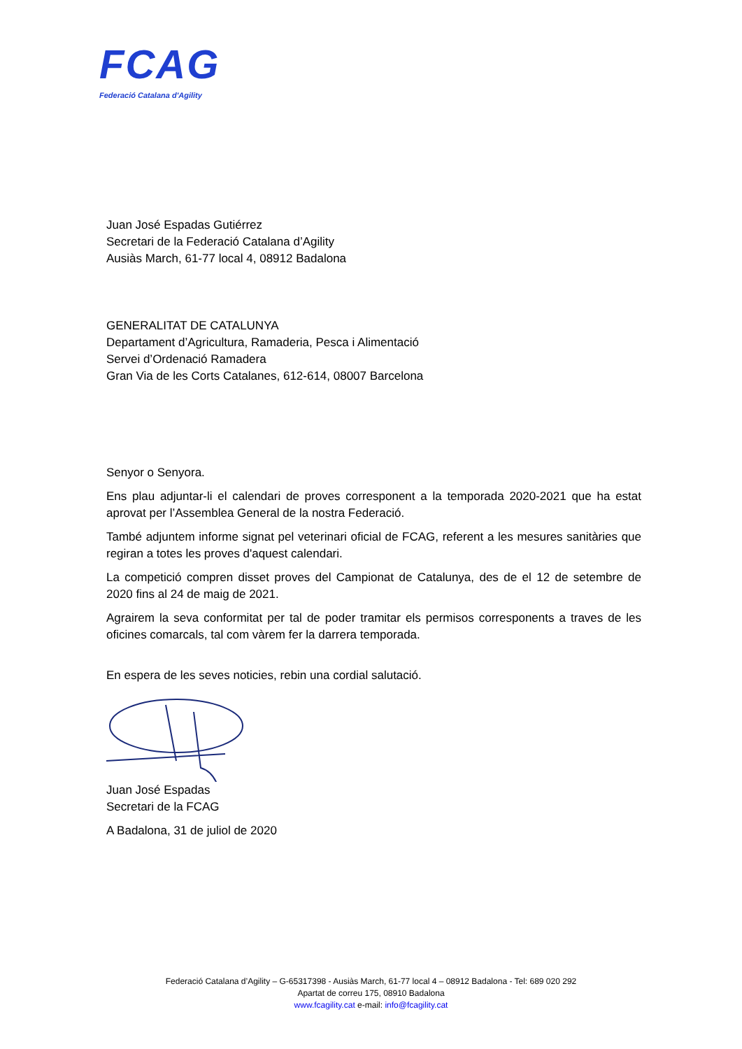FCAG
Federació Catalana d'Agility
Juan José Espadas Gutiérrez
Secretari de la Federació Catalana d’Agility
Ausiàs March, 61-77 local 4, 08912 Badalona
GENERALITAT DE CATALUNYA
Departament d’Agricultura, Ramaderia, Pesca i Alimentació
Servei d’Ordenació Ramadera
Gran Via de les Corts Catalanes, 612-614, 08007 Barcelona
Senyor o Senyora.
Ens plau adjuntar-li el calendari de proves corresponent a la temporada 2020-2021 que ha estat aprovat per l’Assemblea General de la nostra Federació.
També adjuntem informe signat pel veterinari oficial de FCAG, referent a les mesures sanitàries que regiran a totes les proves d'aquest calendari.
La competició compren disset proves del Campionat de Catalunya, des de el 12 de setembre de 2020 fins al 24 de maig de 2021.
Agrairem la seva conformitat per tal de poder tramitar els permisos corresponents a traves de les oficines comarcals, tal com vàrem fer la darrera temporada.
En espera de les seves noticies, rebin una cordial salutació.
Juan José Espadas
Secretari de la FCAG
A Badalona, 31 de juliol de 2020
Federació Catalana d’Agility – G-65317398 - Ausiàs March, 61-77 local 4 – 08912 Badalona - Tel: 689 020 292
Apartat de correu 175, 08910 Badalona
www.fcagility.cat e-mail: info@fcagility.cat